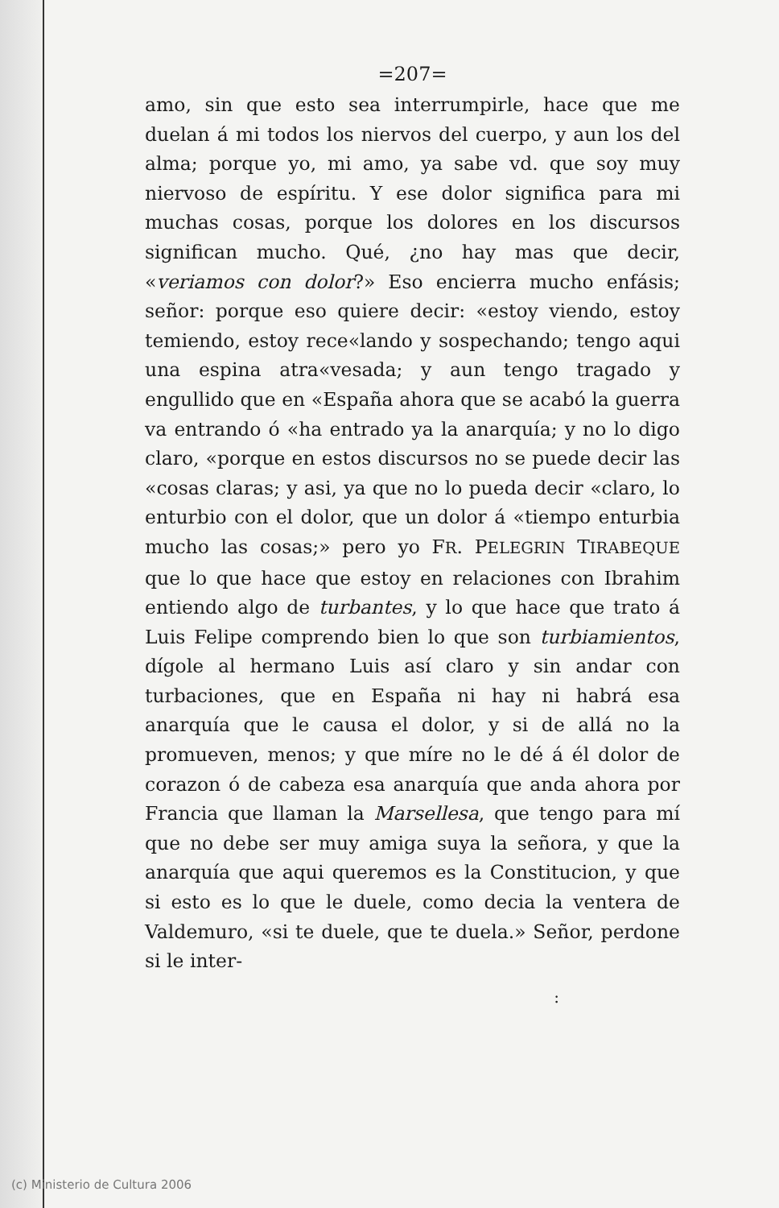=207=
amo, sin que esto sea interrumpirle, hace que me duelan á mi todos los niervos del cuerpo, y aun los del alma; porque yo, mi amo, ya sabe vd. que soy muy niervoso de espíritu. Y ese dolor significa para mi muchas cosas, porque los dolores en los discursos significan mucho. Qué, ¿no hay mas que decir, «veriamos con dolor?» Eso encierra mucho enfásis; señor: porque eso quiere decir: «estoy viendo, estoy temiendo, estoy rece«lando y sospechando; tengo aqui una espina atra«vesada; y aun tengo tragado y engullido que en «España ahora que se acabó la guerra va entrando ó «ha entrado ya la anarquía; y no lo digo claro, «porque en estos discursos no se puede decir las «cosas claras; y asi, ya que no lo pueda decir «claro, lo enturbio con el dolor, que un dolor á «tiempo enturbia mucho las cosas;» pero yo FR. PELEGRIN TIRABEQUE que lo que hace que estoy en relaciones con Ibrahim entiendo algo de turbantes, y lo que hace que trato á Luis Felipe comprendo bien lo que son turbiamientos, dígole al hermano Luis así claro y sin andar con turbaciones, que en España ni hay ni habrá esa anarquía que le causa el dolor, y si de allá no la promueven, menos; y que míre no le dé á él dolor de corazon ó de cabeza esa anarquía que anda ahora por Francia que llaman la Marsellesa, que tengo para mí que no debe ser muy amiga suya la señora, y que la anarquía que aqui queremos es la Constitucion, y que si esto es lo que le duele, como decia la ventera de Valdemuro, «si te duele, que te duela.» Señor, perdone si le inter-
:
(c) Ministerio de Cultura 2006